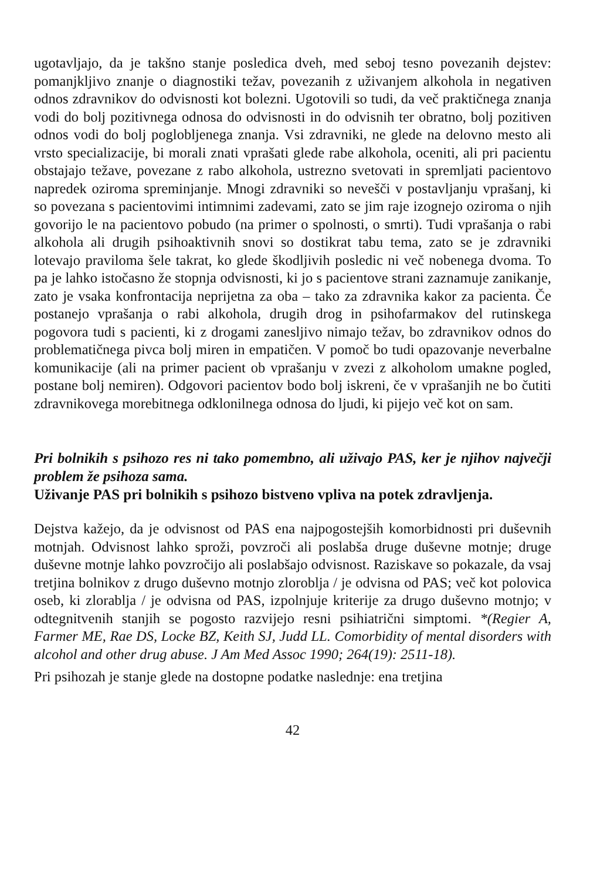ugotavljajo, da je takšno stanje posledica dveh, med seboj tesno povezanih dejstev: pomanjkljivo znanje o diagnostiki težav, povezanih z uživanjem alkohola in negativen odnos zdravnikov do odvisnosti kot bolezni. Ugotovili so tudi, da več praktičnega znanja vodi do bolj pozitivnega odnosa do odvisnosti in do odvisnih ter obratno, bolj pozitiven odnos vodi do bolj poglobljenega znanja. Vsi zdravniki, ne glede na delovno mesto ali vrsto specializacije, bi morali znati vprašati glede rabe alkohola, oceniti, ali pri pacientu obstajajo težave, povezane z rabo alkohola, ustrezno svetovati in spremljati pacientovo napredek oziroma spreminjanje. Mnogi zdravniki so nevešči v postavljanju vprašanj, ki so povezana s pacientovimi intimnimi zadevami, zato se jim raje izognejo oziroma o njih govorijo le na pacientovo pobudo (na primer o spolnosti, o smrti). Tudi vprašanja o rabi alkohola ali drugih psihoaktivnih snovi so dostikrat tabu tema, zato se je zdravniki lotevajo praviloma šele takrat, ko glede škodljivih posledic ni več nobenega dvoma. To pa je lahko istočasno že stopnja odvisnosti, ki jo s pacientove strani zaznamuje zanikanje, zato je vsaka konfrontacija neprijetna za oba – tako za zdravnika kakor za pacienta. Če postanejo vprašanja o rabi alkohola, drugih drog in psihofarmakov del rutinskega pogovora tudi s pacienti, ki z drogami zanesljivo nimajo težav, bo zdravnikov odnos do problematičnega pivca bolj miren in empatičen. V pomoč bo tudi opazovanje neverbalne komunikacije (ali na primer pacient ob vprašanju v zvezi z alkoholom umakne pogled, postane bolj nemiren). Odgovori pacientov bodo bolj iskreni, če v vprašanjih ne bo čutiti zdravnikovega morebitnega odklonilnega odnosa do ljudi, ki pijejo več kot on sam.
Pri bolnikih s psihozo res ni tako pomembno, ali uživajo PAS, ker je njihov največji problem že psihoza sama.
Uživanje PAS pri bolnikih s psihozo bistveno vpliva na potek zdravljenja.
Dejstva kažejo, da je odvisnost od PAS ena najpogostejših komorbidnosti pri duševnih motnjah. Odvisnost lahko sproži, povzroči ali poslabša druge duševne motnje; druge duševne motnje lahko povzročijo ali poslabšajo odvisnost. Raziskave so pokazale, da vsaj tretjina bolnikov z drugo duševno motnjo zloroblja / je odvisna od PAS; več kot polovica oseb, ki zlorablja / je odvisna od PAS, izpolnjuje kriterije za drugo duševno motnjo; v odtegnitvenih stanjih se pogosto razvijejo resni psihiatrični simptomi. *(Regier A, Farmer ME, Rae DS, Locke BZ, Keith SJ, Judd LL. Comorbidity of mental disorders with alcohol and other drug abuse. J Am Med Assoc 1990; 264(19): 2511-18).
Pri psihozah je stanje glede na dostopne podatke naslednje: ena tretjina
42